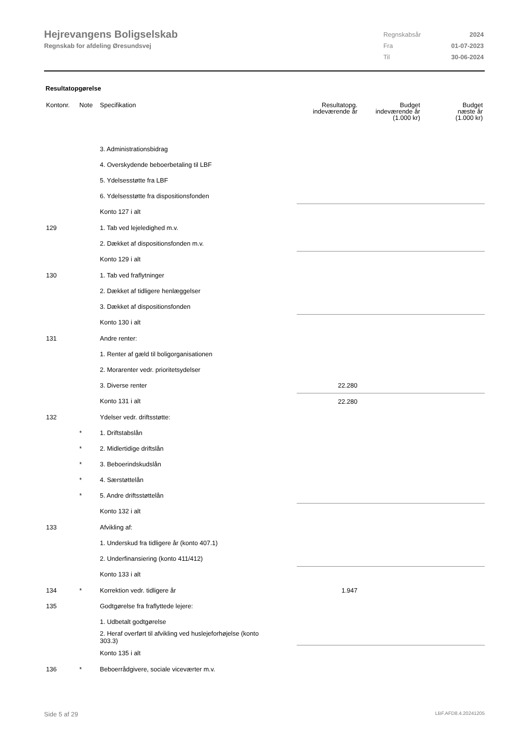Hejrevangens Boligselskab
Regnskab for afdeling Øresundsvej
| Regnskabsår | 2024 |
| Fra | 01-07-2023 |
| Til | 30-06-2024 |
Resultatopgørelse
| Kontonr. | Note | Specifikation | Resultatopg. indeværende år | Budget indeværende år (1.000 kr) | Budget næste år (1.000 kr) |
| --- | --- | --- | --- | --- | --- |
| | | 3. Administrationsbidrag | | | |
| | | 4. Overskydende beboerbetaling til LBF | | | |
| | | 5. Ydelsesstøtte fra LBF | | | |
| | | 6. Ydelsesstøtte fra dispositionsfonden | | | |
| | | Konto 127 i alt | | | |
| 129 | | 1. Tab ved lejeledighed m.v. | | | |
| | | 2. Dækket af dispositionsfonden m.v. | | | |
| | | Konto 129 i alt | | | |
| 130 | | 1. Tab ved fraflytninger | | | |
| | | 2. Dækket af tidligere henlæggelser | | | |
| | | 3. Dækket af dispositionsfonden | | | |
| | | Konto 130 i alt | | | |
| 131 | | Andre renter: | | | |
| | | 1. Renter af gæld til boligorganisationen | | | |
| | | 2. Morarenter vedr. prioritetsydelser | | | |
| | | 3. Diverse renter | 22.280 | | |
| | | Konto 131 i alt | 22.280 | | |
| 132 | | Ydelser vedr. driftsstøtte: | | | |
| | * | 1. Driftstabslån | | | |
| | * | 2. Midlertidige driftslån | | | |
| | * | 3. Beboerindskudslån | | | |
| | * | 4. Særstøttelån | | | |
| | * | 5. Andre driftsstøttelån | | | |
| | | Konto 132 i alt | | | |
| 133 | | Afvikling af: | | | |
| | | 1. Underskud fra tidligere år (konto 407.1) | | | |
| | | 2. Underfinansiering (konto 411/412) | | | |
| | | Konto 133 i alt | | | |
| 134 | * | Korrektion vedr. tidligere år | 1.947 | | |
| 135 | | Godtgørelse fra fraflyttede lejere: | | | |
| | | 1. Udbetalt godtgørelse | | | |
| | | 2. Heraf overført til afvikling ved huslejeforhøjelse (konto 303.3) | | | |
| | | Konto 135 i alt | | | |
| 136 | * | Beboerrådgivere, sociale viceværter m.v. | | | |
Side 5 af 29 LBF.AFD8.4.20241205